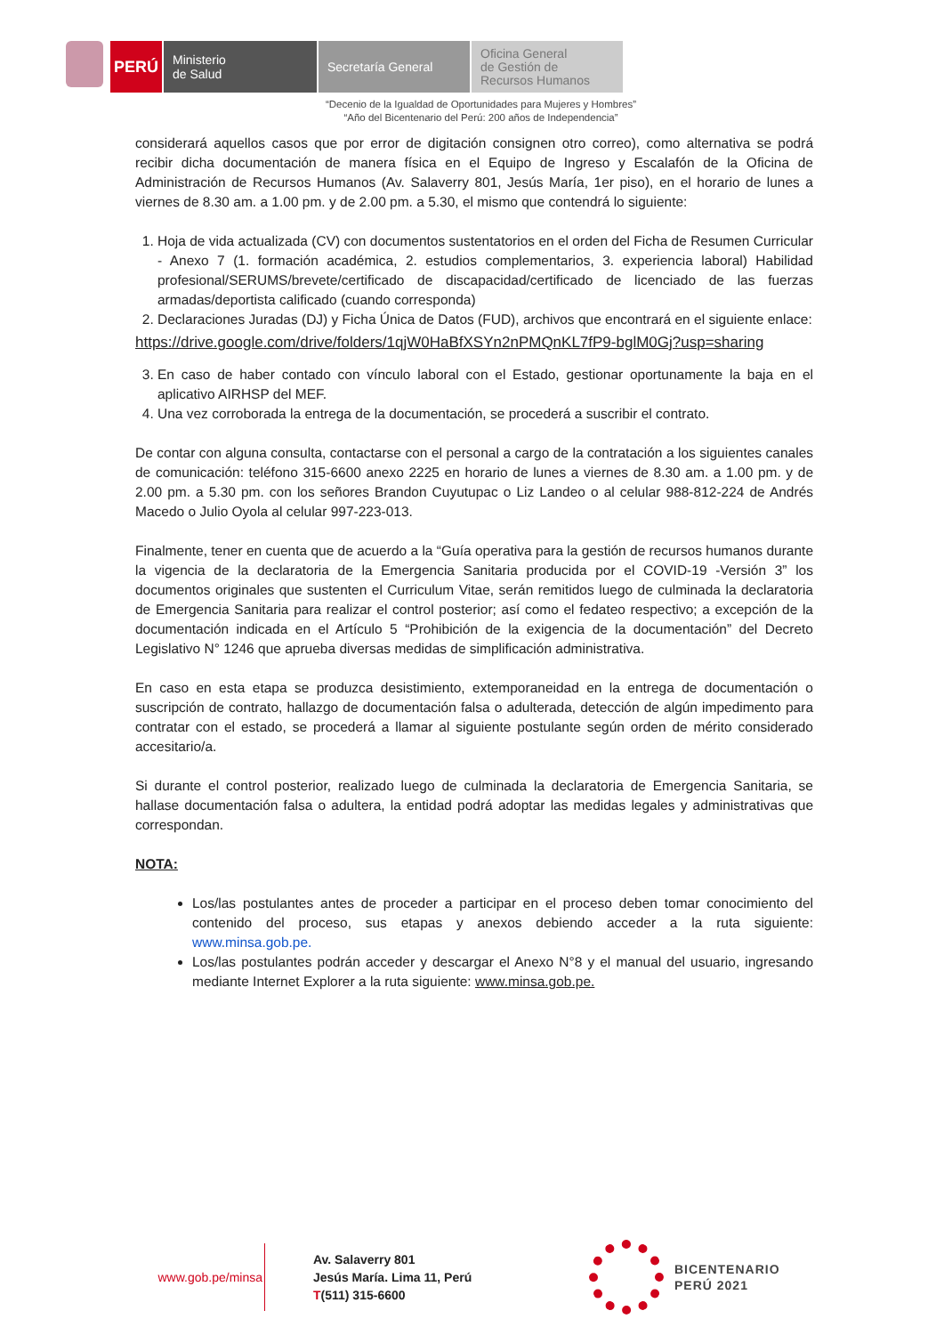PERÚ
Ministerio
de Salud
Secretaría General
Oficina General
de Gestión de
Recursos Humanos
“Decenio de la Igualdad de Oportunidades para Mujeres y Hombres”
“Año del Bicentenario del Perú: 200 años de Independencia”
considerará aquellos casos que por error de digitación consignen otro correo), como alternativa se podrá recibir dicha documentación de manera física en el Equipo de Ingreso y Escalafón de la Oficina de Administración de Recursos Humanos (Av. Salaverry 801, Jesús María, 1er piso), en el horario de lunes a viernes de 8.30 am. a 1.00 pm. y de 2.00 pm. a 5.30, el mismo que contendrá lo siguiente:
1. Hoja de vida actualizada (CV) con documentos sustentatorios en el orden del Ficha de Resumen Curricular - Anexo 7 (1. formación académica, 2. estudios complementarios, 3. experiencia laboral) Habilidad profesional/SERUMS/brevete/certificado de discapacidad/certificado de licenciado de las fuerzas armadas/deportista calificado (cuando corresponda)
2. Declaraciones Juradas (DJ) y Ficha Única de Datos (FUD), archivos que encontrará en el siguiente enlace:
https://drive.google.com/drive/folders/1qjW0HaBfXSYn2nPMQnKL7fP9-bglM0Gj?usp=sharing
3. En caso de haber contado con vínculo laboral con el Estado, gestionar oportunamente la baja en el aplicativo AIRHSP del MEF.
4. Una vez corroborada la entrega de la documentación, se procederá a suscribir el contrato.
De contar con alguna consulta, contactarse con el personal a cargo de la contratación a los siguientes canales de comunicación: teléfono 315-6600 anexo 2225 en horario de lunes a viernes de 8.30 am. a 1.00 pm. y de 2.00 pm. a 5.30 pm. con los señores Brandon Cuyutupac o Liz Landeo o al celular 988-812-224 de Andrés Macedo o Julio Oyola al celular 997-223-013.
Finalmente, tener en cuenta que de acuerdo a la “Guía operativa para la gestión de recursos humanos durante la vigencia de la declaratoria de la Emergencia Sanitaria producida por el COVID-19 -Versión 3” los documentos originales que sustenten el Curriculum Vitae, serán remitidos luego de culminada la declaratoria de Emergencia Sanitaria para realizar el control posterior; así como el fedateo respectivo; a excepción de la documentación indicada en el Artículo 5 “Prohibición de la exigencia de la documentación” del Decreto Legislativo N° 1246 que aprueba diversas medidas de simplificación administrativa.
En caso en esta etapa se produzca desistimiento, extemporaneidad en la entrega de documentación o suscripción de contrato, hallazgo de documentación falsa o adulterada, detección de algún impedimento para contratar con el estado, se procederá a llamar al siguiente postulante según orden de mérito considerado accesitario/a.
Si durante el control posterior, realizado luego de culminada la declaratoria de Emergencia Sanitaria, se hallase documentación falsa o adultera, la entidad podrá adoptar las medidas legales y administrativas que correspondan.
NOTA:
Los/las postulantes antes de proceder a participar en el proceso deben tomar conocimiento del contenido del proceso, sus etapas y anexos debiendo acceder a la ruta siguiente: www.minsa.gob.pe.
Los/las postulantes podrán acceder y descargar el Anexo N°8 y el manual del usuario, ingresando mediante Internet Explorer a la ruta siguiente: www.minsa.gob.pe.
www.gob.pe/minsa
Av. Salaverry 801
Jesús María. Lima 11, Perú
T(511) 315-6600
BICENTENARIO
PERÚ 2021